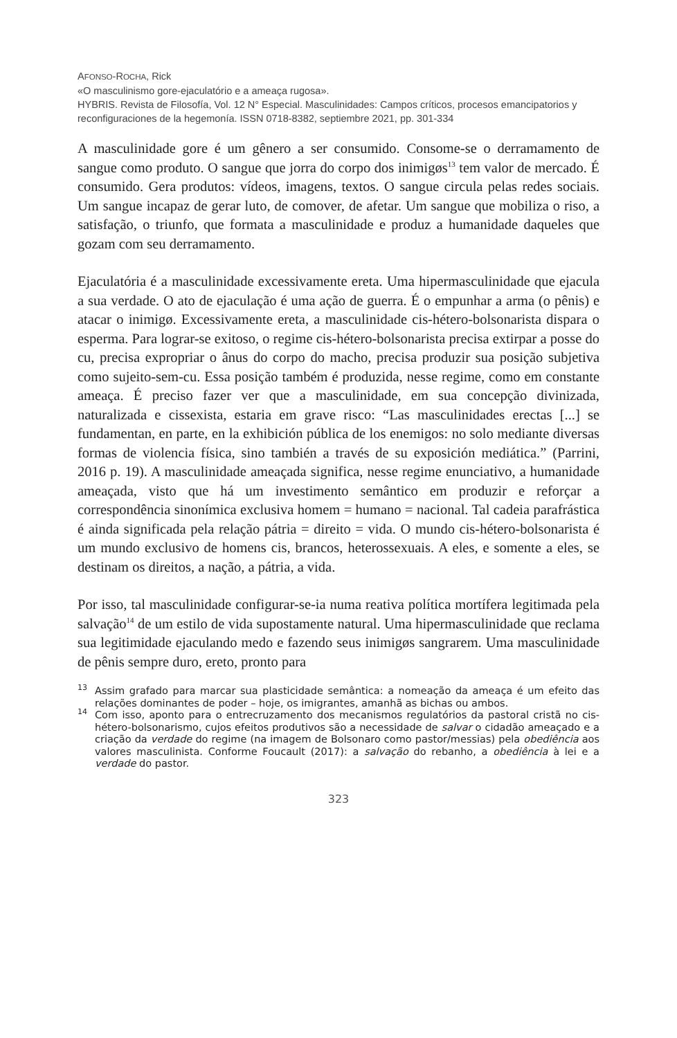AFONSO-ROCHA, Rick
«O masculinismo gore-ejaculatório e a ameaça rugosa».
HYBRIS. Revista de Filosofía, Vol. 12 N° Especial. Masculinidades: Campos críticos, procesos emancipatorios y reconfiguraciones de la hegemonía. ISSN 0718-8382, septiembre 2021, pp. 301-334
A masculinidade gore é um gênero a ser consumido. Consome-se o derramamento de sangue como produto. O sangue que jorra do corpo dos inimigøs<sup>13</sup> tem valor de mercado. É consumido. Gera produtos: vídeos, imagens, textos. O sangue circula pelas redes sociais. Um sangue incapaz de gerar luto, de comover, de afetar. Um sangue que mobiliza o riso, a satisfação, o triunfo, que formata a masculinidade e produz a humanidade daqueles que gozam com seu derramamento.
Ejaculatória é a masculinidade excessivamente ereta. Uma hipermasculinidade que ejacula a sua verdade. O ato de ejaculação é uma ação de guerra. É o empunhar a arma (o pênis) e atacar o inimigø. Excessivamente ereta, a masculinidade cis-hétero-bolsonarista dispara o esperma. Para lograr-se exitoso, o regime cis-hétero-bolsonarista precisa extirpar a posse do cu, precisa expropriar o ânus do corpo do macho, precisa produzir sua posição subjetiva como sujeito-sem-cu. Essa posição também é produzida, nesse regime, como em constante ameaça. É preciso fazer ver que a masculinidade, em sua concepção divinizada, naturalizada e cissexista, estaria em grave risco: “Las masculinidades erectas [...] se fundamentan, en parte, en la exhibición pública de los enemigos: no solo mediante diversas formas de violencia física, sino también a través de su exposición mediática.” (Parrini, 2016 p. 19). A masculinidade ameaçada significa, nesse regime enunciativo, a humanidade ameaçada, visto que há um investimento semântico em produzir e reforçar a correspondência sinonímica exclusiva homem = humano = nacional. Tal cadeia parafrástica é ainda significada pela relação pátria = direito = vida. O mundo cis-hétero-bolsonarista é um mundo exclusivo de homens cis, brancos, heterossexuais. A eles, e somente a eles, se destinam os direitos, a nação, a pátria, a vida.
Por isso, tal masculinidade configurar-se-ia numa reativa política mortífera legitimada pela salvação<sup>14</sup> de um estilo de vida supostamente natural. Uma hipermasculinidade que reclama sua legitimidade ejaculando medo e fazendo seus inimigøs sangrarem. Uma masculinidade de pênis sempre duro, ereto, pronto para
<sup>13</sup> Assim grafado para marcar sua plasticidade semântica: a nomeação da ameaça é um efeito das relações dominantes de poder – hoje, os imigrantes, amanhã as bichas ou ambos.
<sup>14</sup> Com isso, aponto para o entrecruzamento dos mecanismos regulatórios da pastoral cristã no cis-hétero-bolsonarismo, cujos efeitos produtivos são a necessidade de salvar o cidadão ameaçado e a criação da verdade do regime (na imagem de Bolsonaro como pastor/messias) pela obediência aos valores masculinista. Conforme Foucault (2017): a salvação do rebanho, a obediência à lei e a verdade do pastor.
323